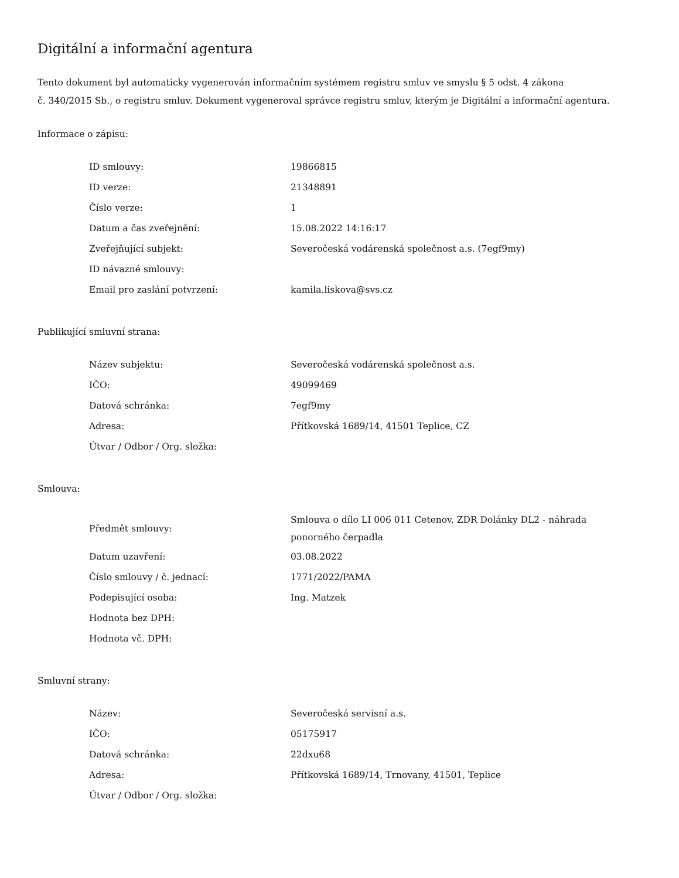Digitální a informační agentura
Tento dokument byl automaticky vygenerován informačním systémem registru smluv ve smyslu § 5 odst. 4 zákona
č. 340/2015 Sb., o registru smluv. Dokument vygeneroval správce registru smluv, kterým je Digitální a informační agentura.
Informace o zápisu:
| ID smlouvy: | 19866815 |
| ID verze: | 21348891 |
| Číslo verze: | 1 |
| Datum a čas zveřejnění: | 15.08.2022 14:16:17 |
| Zveřejňující subjekt: | Severočeská vodárenská společnost a.s. (7egf9my) |
| ID návazné smlouvy: | |
| Email pro zaslání potvrzení: | kamila.liskova@svs.cz |
Publikující smluvní strana:
| Název subjektu: | Severočeská vodárenská společnost a.s. |
| IČO: | 49099469 |
| Datová schránka: | 7egf9my |
| Adresa: | Přítkovská 1689/14, 41501 Teplice, CZ |
| Útvar / Odbor / Org. složka: | |
Smlouva:
| Předmět smlouvy: | Smlouva o dílo LI 006 011 Cetenov, ZDR Dolánky DL2 - náhrada ponorného čerpadla |
| Datum uzavření: | 03.08.2022 |
| Číslo smlouvy / č. jednací: | 1771/2022/PAMA |
| Podepisující osoba: | Ing. Matzek |
| Hodnota bez DPH: | |
| Hodnota vč. DPH: | |
Smluvní strany:
| Název: | Severočeská servisní a.s. |
| IČO: | 05175917 |
| Datová schránka: | 22dxu68 |
| Adresa: | Přítkovská 1689/14, Trnovany, 41501, Teplice |
| Útvar / Odbor / Org. složka: | |